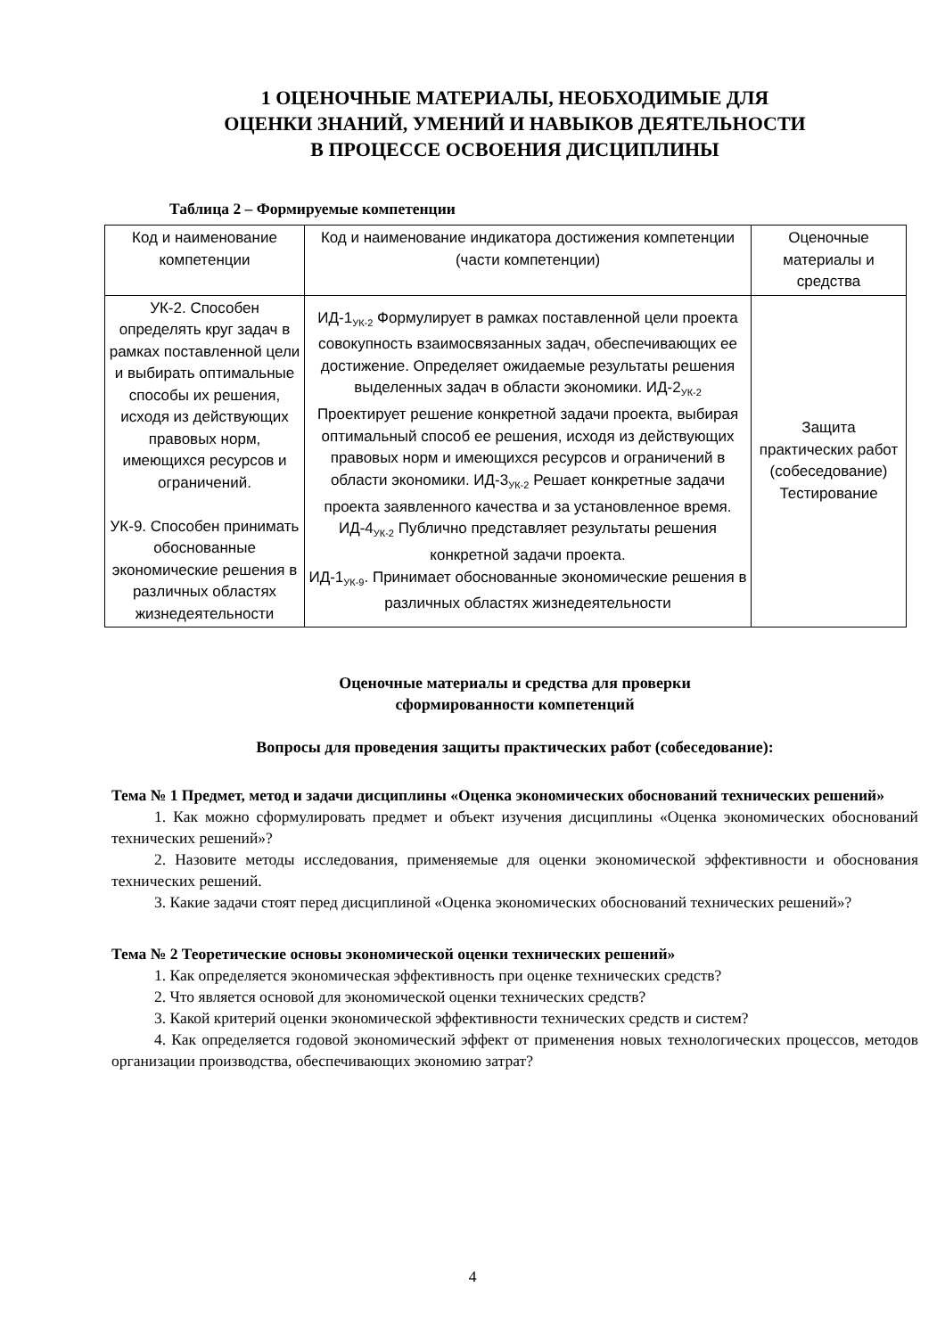1 ОЦЕНОЧНЫЕ МАТЕРИАЛЫ, НЕОБХОДИМЫЕ ДЛЯ
ОЦЕНКИ ЗНАНИЙ, УМЕНИЙ И НАВЫКОВ ДЕЯТЕЛЬНОСТИ
В ПРОЦЕССЕ ОСВОЕНИЯ ДИСЦИПЛИНЫ
Таблица 2 – Формируемые компетенции
| Код и наименование компетенции | Код и наименование индикатора достижения компетенции (части компетенции) | Оценочные материалы и средства |
| УК-2. Способен определять круг задач в рамках поставленной цели и выбирать оптимальные способы их решения, исходя из действующих правовых норм, имеющихся ресурсов и ограничений. УК-9. Способен принимать обоснованные экономические решения в различных областях жизнедеятельности | ИД-1<sub>УК-2</sub> Формулирует в рамках поставленной цели проекта совокупность взаимосвязанных задач, обеспечивающих ее достижение. Определяет ожидаемые результаты решения выделенных задач в области экономики. ИД-2<sub>УК-2</sub> Проектирует решение конкретной задачи проекта, выбирая оптимальный способ ее решения, исходя из действующих правовых норм и имеющихся ресурсов и ограничений в области экономики. ИД-3<sub>УК-2</sub> Решает конкретные задачи проекта заявленного качества и за установленное время. ИД-4<sub>УК-2</sub> Публично представляет результаты решения конкретной задачи проекта. ИД-1<sub>УК-9</sub>. Принимает обоснованные экономические решения в различных областях жизнедеятельности | Защита практических работ (собеседование) Тестирование |
Оценочные материалы и средства для проверки
сформированности компетенций
Вопросы для проведения защиты практических работ (собеседование):
Тема № 1 Предмет, метод и задачи дисциплины «Оценка экономических обоснований технических решений»
1. Как можно сформулировать предмет и объект изучения дисциплины «Оценка экономических обоснований технических решений»?
2. Назовите методы исследования, применяемые для оценки экономической эффективности и обоснования технических решений.
3. Какие задачи стоят перед дисциплиной «Оценка экономических обоснований технических решений»?
Тема № 2 Теоретические основы экономической оценки технических решений»
1. Как определяется экономическая эффективность при оценке технических средств?
2. Что является основой для экономической оценки технических средств?
3. Какой критерий оценки экономической эффективности технических средств и систем?
4. Как определяется годовой экономический эффект от применения новых технологических процессов, методов организации производства, обеспечивающих экономию затрат?
4